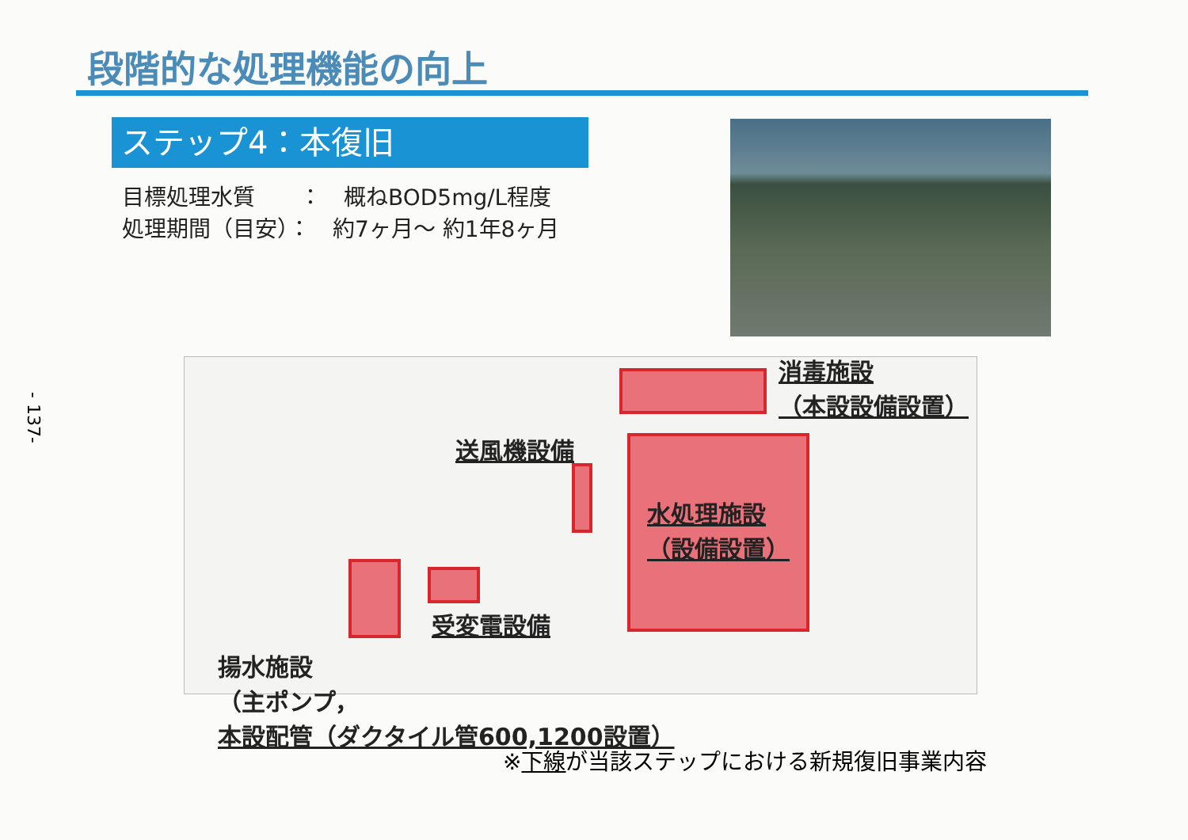- 137-
段階的な処理機能の向上
ステップ4：本復旧
目標処理水質　　：　概ねBOD5mg/L程度
処理期間（目安）：　約7ヶ月～ 約1年8ヶ月
消毒施設
（本設設備設置）
送風機設備
水処理施設
（設備設置）
受変電設備
揚水施設
（主ポンプ，
本設配管（ダクタイル管600,1200設置）
※下線が当該ステップにおける新規復旧事業内容